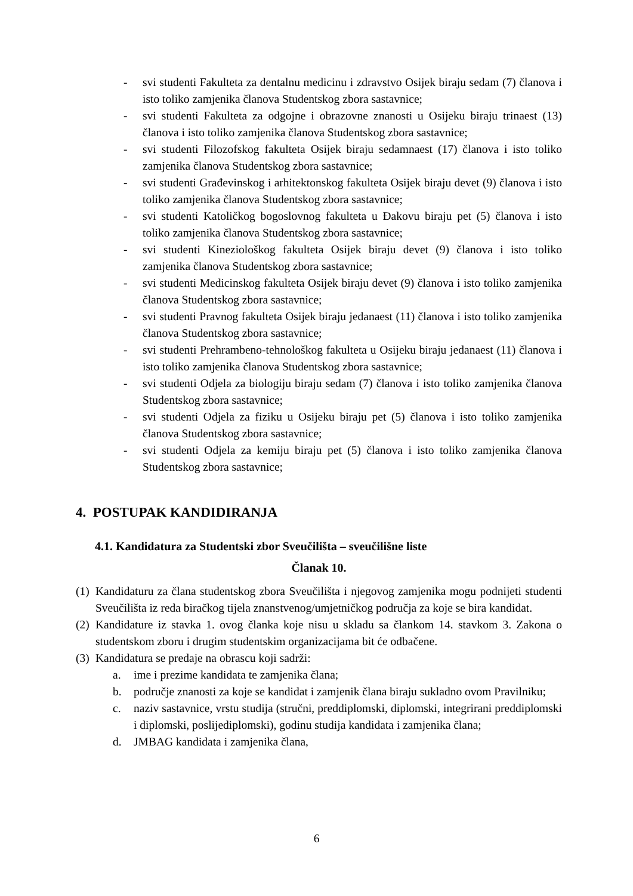- svi studenti Fakulteta za dentalnu medicinu i zdravstvo Osijek biraju sedam (7) članova i isto toliko zamjenika članova Studentskog zbora sastavnice;
- svi studenti Fakulteta za odgojne i obrazovne znanosti u Osijeku biraju trinaest (13) članova i isto toliko zamjenika članova Studentskog zbora sastavnice;
- svi studenti Filozofskog fakulteta Osijek biraju sedamnaest (17) članova i isto toliko zamjenika članova Studentskog zbora sastavnice;
- svi studenti Građevinskog i arhitektonskog fakulteta Osijek biraju devet (9) članova i isto toliko zamjenika članova Studentskog zbora sastavnice;
- svi studenti Katoličkog bogoslovnog fakulteta u Đakovu biraju pet (5) članova i isto toliko zamjenika članova Studentskog zbora sastavnice;
- svi studenti Kineziološkog fakulteta Osijek biraju devet (9) članova i isto toliko zamjenika članova Studentskog zbora sastavnice;
- svi studenti Medicinskog fakulteta Osijek biraju devet (9) članova i isto toliko zamjenika članova Studentskog zbora sastavnice;
- svi studenti Pravnog fakulteta Osijek biraju jedanaest (11) članova i isto toliko zamjenika članova Studentskog zbora sastavnice;
- svi studenti Prehrambeno-tehnološkog fakulteta u Osijeku biraju jedanaest (11) članova i isto toliko zamjenika članova Studentskog zbora sastavnice;
- svi studenti Odjela za biologiju biraju sedam (7) članova i isto toliko zamjenika članova Studentskog zbora sastavnice;
- svi studenti Odjela za fiziku u Osijeku biraju pet (5) članova i isto toliko zamjenika članova Studentskog zbora sastavnice;
- svi studenti Odjela za kemiju biraju pet (5) članova i isto toliko zamjenika članova Studentskog zbora sastavnice;
4. POSTUPAK KANDIDIRANJA
4.1. Kandidatura za Studentski zbor Sveučilišta – sveučilišne liste
Članak 10.
(1) Kandidaturu za člana studentskog zbora Sveučilišta i njegovog zamjenika mogu podnijeti studenti Sveučilišta iz reda biračkog tijela znanstvenog/umjetničkog područja za koje se bira kandidat.
(2) Kandidature iz stavka 1. ovog članka koje nisu u skladu sa člankom 14. stavkom 3. Zakona o studentskom zboru i drugim studentskim organizacijama bit će odbačene.
(3) Kandidatura se predaje na obrascu koji sadrži:
a. ime i prezime kandidata te zamjenika člana;
b. područje znanosti za koje se kandidat i zamjenik člana biraju sukladno ovom Pravilniku;
c. naziv sastavnice, vrstu studija (stručni, preddiplomski, diplomski, integrirani preddiplomski i diplomski, poslijediplomski), godinu studija kandidata i zamjenika člana;
d. JMBAG kandidata i zamjenika člana,
6